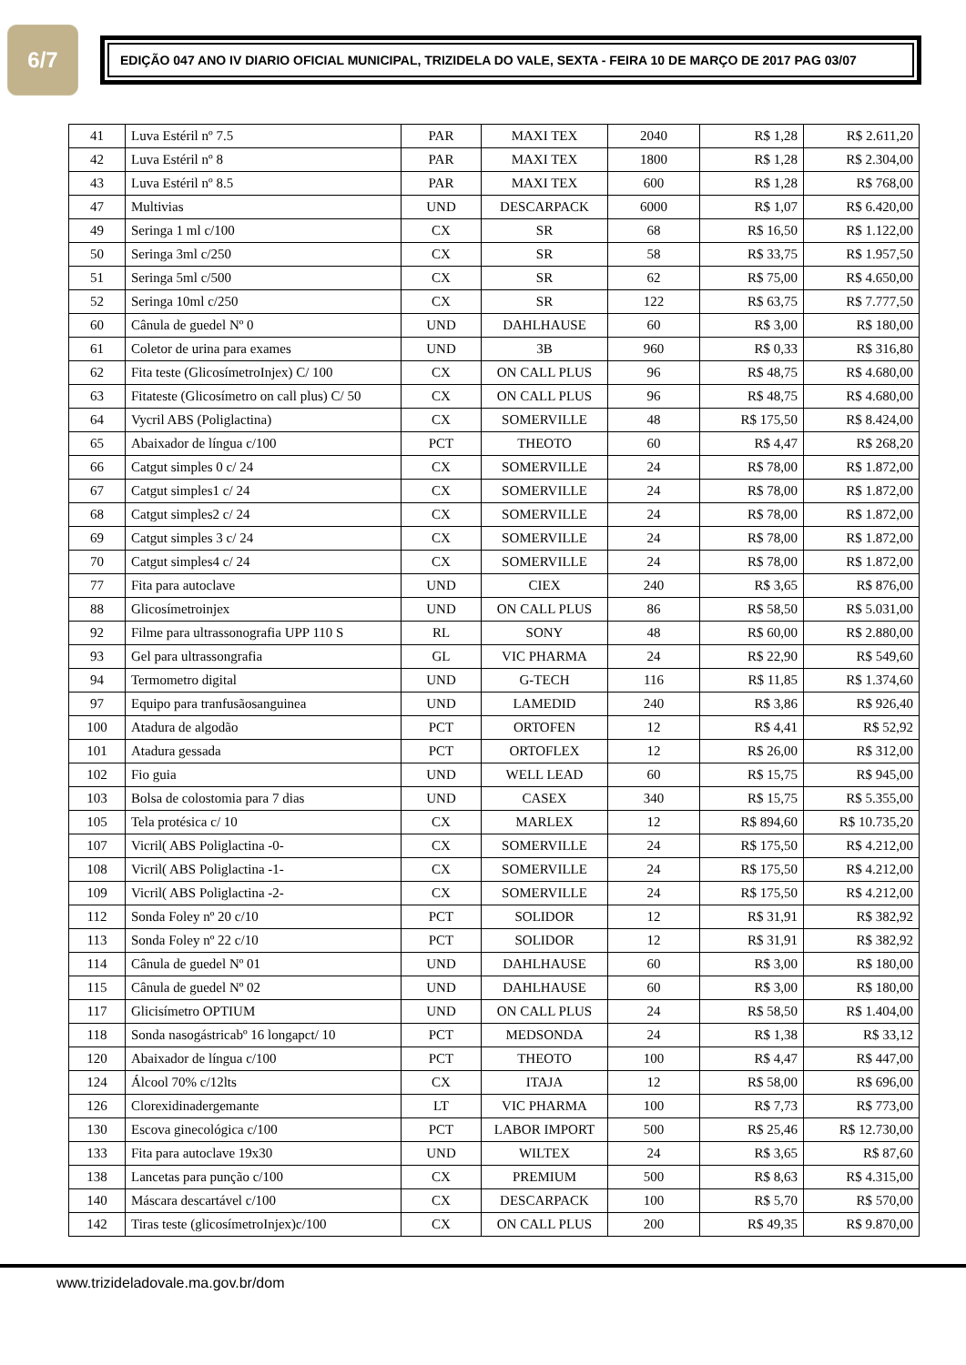6/7
EDIÇÃO 047 ANO IV DIARIO OFICIAL MUNICIPAL, TRIZIDELA DO VALE, SEXTA - FEIRA 10 DE MARÇO DE 2017 PAG 03/07
| 41 | Luva Estéril nº 7.5 | PAR | MAXI TEX | 2040 | R$ 1,28 | R$ 2.611,20 |
| 42 | Luva Estéril nº 8 | PAR | MAXI TEX | 1800 | R$ 1,28 | R$ 2.304,00 |
| 43 | Luva Estéril nº 8.5 | PAR | MAXI TEX | 600 | R$ 1,28 | R$ 768,00 |
| 47 | Multivias | UND | DESCARPACK | 6000 | R$ 1,07 | R$ 6.420,00 |
| 49 | Seringa 1 ml c/100 | CX | SR | 68 | R$ 16,50 | R$ 1.122,00 |
| 50 | Seringa 3ml c/250 | CX | SR | 58 | R$ 33,75 | R$ 1.957,50 |
| 51 | Seringa 5ml c/500 | CX | SR | 62 | R$ 75,00 | R$ 4.650,00 |
| 52 | Seringa 10ml c/250 | CX | SR | 122 | R$ 63,75 | R$ 7.777,50 |
| 60 | Cânula de guedel Nº 0 | UND | DAHLHAUSE | 60 | R$ 3,00 | R$ 180,00 |
| 61 | Coletor de urina para exames | UND | 3B | 960 | R$ 0,33 | R$ 316,80 |
| 62 | Fita teste (GlicosímetroInjex) C/ 100 | CX | ON CALL PLUS | 96 | R$ 48,75 | R$ 4.680,00 |
| 63 | Fitateste (Glicosímetro on call plus) C/ 50 | CX | ON CALL PLUS | 96 | R$ 48,75 | R$ 4.680,00 |
| 64 | Vycril ABS (Poliglactina) | CX | SOMERVILLE | 48 | R$ 175,50 | R$ 8.424,00 |
| 65 | Abaixador de língua c/100 | PCT | THEOTO | 60 | R$ 4,47 | R$ 268,20 |
| 66 | Catgut simples 0 c/ 24 | CX | SOMERVILLE | 24 | R$ 78,00 | R$ 1.872,00 |
| 67 | Catgut simples1 c/ 24 | CX | SOMERVILLE | 24 | R$ 78,00 | R$ 1.872,00 |
| 68 | Catgut simples2 c/ 24 | CX | SOMERVILLE | 24 | R$ 78,00 | R$ 1.872,00 |
| 69 | Catgut simples 3 c/ 24 | CX | SOMERVILLE | 24 | R$ 78,00 | R$ 1.872,00 |
| 70 | Catgut simples4 c/ 24 | CX | SOMERVILLE | 24 | R$ 78,00 | R$ 1.872,00 |
| 77 | Fita para autoclave | UND | CIEX | 240 | R$ 3,65 | R$ 876,00 |
| 88 | Glicosímetroinjex | UND | ON CALL PLUS | 86 | R$ 58,50 | R$ 5.031,00 |
| 92 | Filme para ultrassonografia UPP 110 S | RL | SONY | 48 | R$ 60,00 | R$ 2.880,00 |
| 93 | Gel para ultrassongrafia | GL | VIC PHARMA | 24 | R$ 22,90 | R$ 549,60 |
| 94 | Termometro digital | UND | G-TECH | 116 | R$ 11,85 | R$ 1.374,60 |
| 97 | Equipo para tranfusãosanguinea | UND | LAMEDID | 240 | R$ 3,86 | R$ 926,40 |
| 100 | Atadura de algodão | PCT | ORTOFEN | 12 | R$ 4,41 | R$ 52,92 |
| 101 | Atadura gessada | PCT | ORTOFLEX | 12 | R$ 26,00 | R$ 312,00 |
| 102 | Fio guia | UND | WELL LEAD | 60 | R$ 15,75 | R$ 945,00 |
| 103 | Bolsa de colostomia para 7 dias | UND | CASEX | 340 | R$ 15,75 | R$ 5.355,00 |
| 105 | Tela protésica c/ 10 | CX | MARLEX | 12 | R$ 894,60 | R$ 10.735,20 |
| 107 | Vicril( ABS Poliglactina -0- | CX | SOMERVILLE | 24 | R$ 175,50 | R$ 4.212,00 |
| 108 | Vicril( ABS Poliglactina -1- | CX | SOMERVILLE | 24 | R$ 175,50 | R$ 4.212,00 |
| 109 | Vicril( ABS Poliglactina -2- | CX | SOMERVILLE | 24 | R$ 175,50 | R$ 4.212,00 |
| 112 | Sonda Foley nº 20 c/10 | PCT | SOLIDOR | 12 | R$ 31,91 | R$ 382,92 |
| 113 | Sonda Foley nº 22 c/10 | PCT | SOLIDOR | 12 | R$ 31,91 | R$ 382,92 |
| 114 | Cânula de guedel Nº 01 | UND | DAHLHAUSE | 60 | R$ 3,00 | R$ 180,00 |
| 115 | Cânula de guedel Nº 02 | UND | DAHLHAUSE | 60 | R$ 3,00 | R$ 180,00 |
| 117 | Glicisímetro OPTIUM | UND | ON CALL PLUS | 24 | R$ 58,50 | R$ 1.404,00 |
| 118 | Sonda nasogástricabº 16 longapct/ 10 | PCT | MEDSONDA | 24 | R$ 1,38 | R$ 33,12 |
| 120 | Abaixador de língua c/100 | PCT | THEOTO | 100 | R$ 4,47 | R$ 447,00 |
| 124 | Álcool 70% c/12lts | CX | ITAJA | 12 | R$ 58,00 | R$ 696,00 |
| 126 | Clorexidinadergemante | LT | VIC PHARMA | 100 | R$ 7,73 | R$ 773,00 |
| 130 | Escova ginecológica c/100 | PCT | LABOR IMPORT | 500 | R$ 25,46 | R$ 12.730,00 |
| 133 | Fita para autoclave 19x30 | UND | WILTEX | 24 | R$ 3,65 | R$ 87,60 |
| 138 | Lancetas para punção c/100 | CX | PREMIUM | 500 | R$ 8,63 | R$ 4.315,00 |
| 140 | Máscara descartável c/100 | CX | DESCARPACK | 100 | R$ 5,70 | R$ 570,00 |
| 142 | Tiras teste (glicosímetroInjex)c/100 | CX | ON CALL PLUS | 200 | R$ 49,35 | R$ 9.870,00 |
www.trizideladovale.ma.gov.br/dom